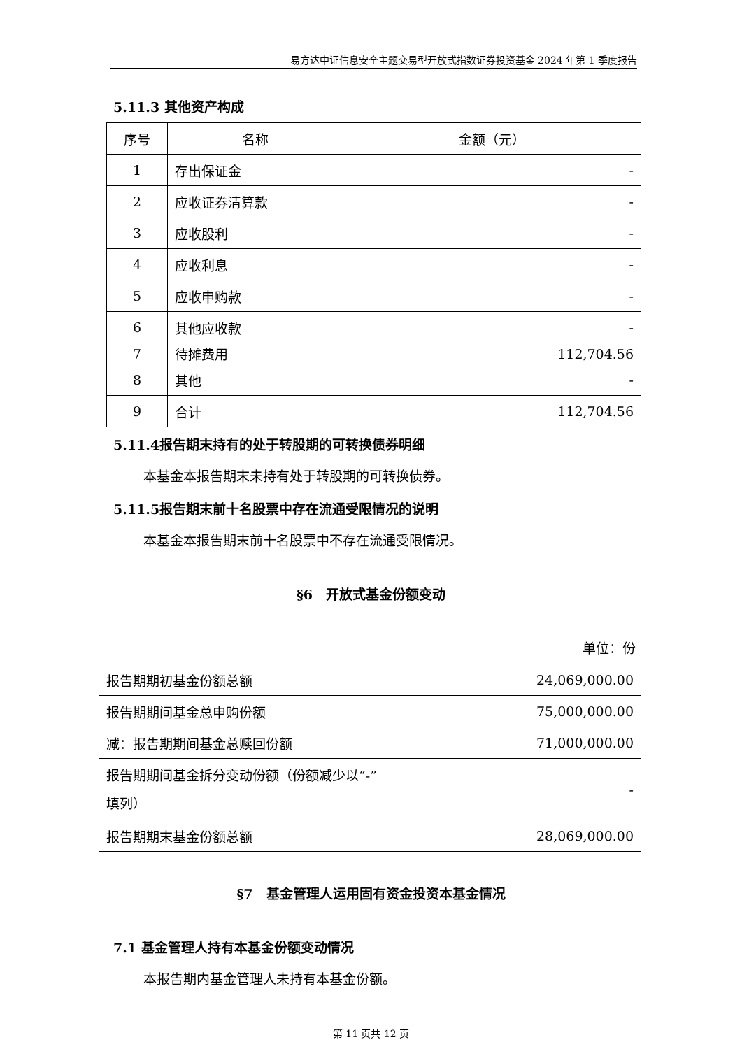易方达中证信息安全主题交易型开放式指数证券投资基金 2024 年第 1 季度报告
5.11.3 其他资产构成
| 序号 | 名称 | 金额（元） |
| --- | --- | --- |
| 1 | 存出保证金 | - |
| 2 | 应收证券清算款 | - |
| 3 | 应收股利 | - |
| 4 | 应收利息 | - |
| 5 | 应收申购款 | - |
| 6 | 其他应收款 | - |
| 7 | 待摊费用 | 112,704.56 |
| 8 | 其他 | - |
| 9 | 合计 | 112,704.56 |
5.11.4报告期末持有的处于转股期的可转换债券明细
本基金本报告期末未持有处于转股期的可转换债券。
5.11.5报告期末前十名股票中存在流通受限情况的说明
本基金本报告期末前十名股票中不存在流通受限情况。
§6　开放式基金份额变动
单位：份
| 报告期期初基金份额总额 | 24,069,000.00 |
| 报告期期间基金总申购份额 | 75,000,000.00 |
| 减：报告期期间基金总赎回份额 | 71,000,000.00 |
| 报告期期间基金拆分变动份额（份额减少以“-”填列） | - |
| 报告期期末基金份额总额 | 28,069,000.00 |
§7　基金管理人运用固有资金投资本基金情况
7.1 基金管理人持有本基金份额变动情况
本报告期内基金管理人未持有本基金份额。
第 11 页共 12 页